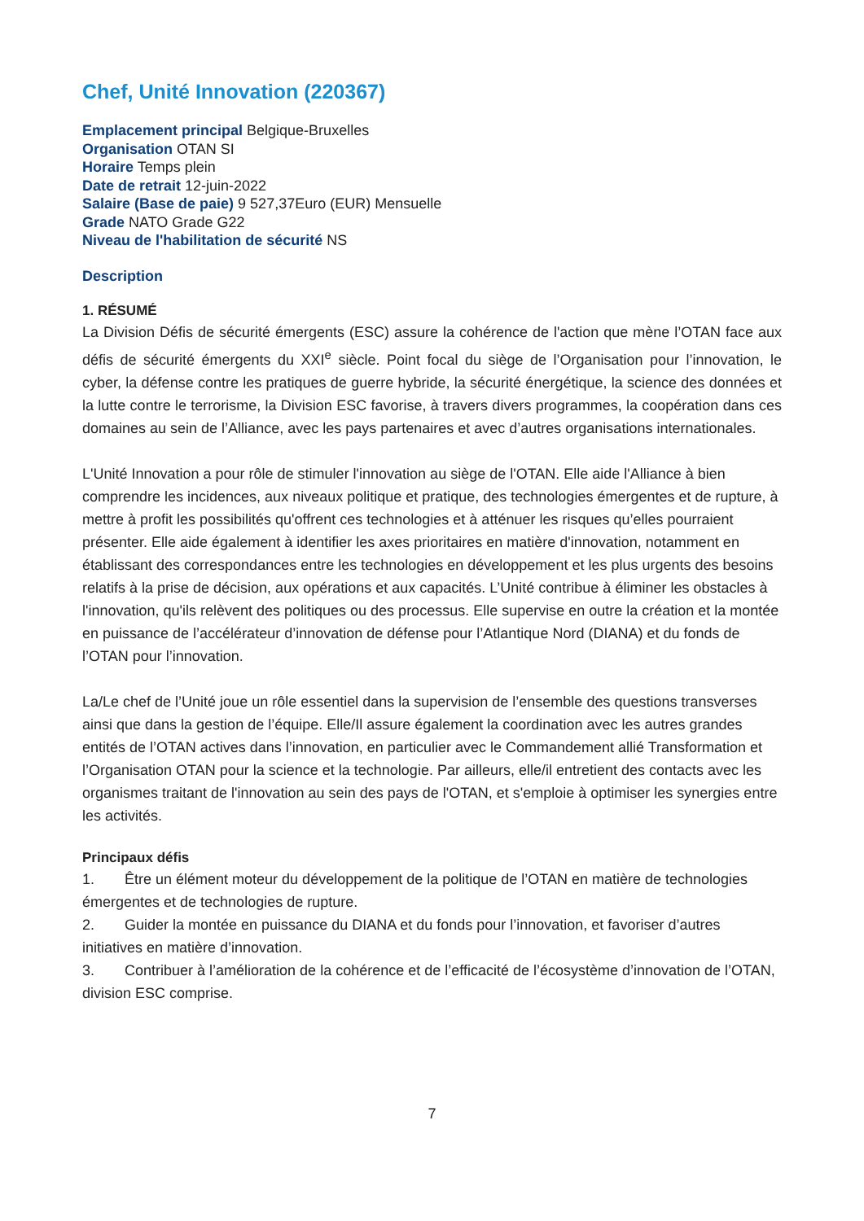Chef, Unité Innovation (220367)
Emplacement principal Belgique-Bruxelles
Organisation OTAN SI
Horaire Temps plein
Date de retrait 12-juin-2022
Salaire (Base de paie) 9 527,37Euro (EUR) Mensuelle
Grade NATO Grade G22
Niveau de l'habilitation de sécurité NS
Description
1. RÉSUMÉ
La Division Défis de sécurité émergents (ESC) assure la cohérence de l'action que mène l’OTAN face aux défis de sécurité émergents du XXI<sup>e</sup> siècle. Point focal du siège de l’Organisation pour l’innovation, le cyber, la défense contre les pratiques de guerre hybride, la sécurité énergétique, la science des données et la lutte contre le terrorisme, la Division ESC favorise, à travers divers programmes, la coopération dans ces domaines au sein de l’Alliance, avec les pays partenaires et avec d’autres organisations internationales.
L'Unité Innovation a pour rôle de stimuler l'innovation au siège de l'OTAN. Elle aide l'Alliance à bien comprendre les incidences, aux niveaux politique et pratique, des technologies émergentes et de rupture, à mettre à profit les possibilités qu'offrent ces technologies et à atténuer les risques qu’elles pourraient présenter. Elle aide également à identifier les axes prioritaires en matière d'innovation, notamment en établissant des correspondances entre les technologies en développement et les plus urgents des besoins relatifs à la prise de décision, aux opérations et aux capacités. L’Unité contribue à éliminer les obstacles à l'innovation, qu'ils relèvent des politiques ou des processus. Elle supervise en outre la création et la montée en puissance de l’accélérateur d’innovation de défense pour l’Atlantique Nord (DIANA) et du fonds de l’OTAN pour l’innovation.
La/Le chef de l’Unité joue un rôle essentiel dans la supervision de l’ensemble des questions transverses ainsi que dans la gestion de l’équipe. Elle/Il assure également la coordination avec les autres grandes entités de l’OTAN actives dans l’innovation, en particulier avec le Commandement allié Transformation et l’Organisation OTAN pour la science et la technologie. Par ailleurs, elle/il entretient des contacts avec les organismes traitant de l'innovation au sein des pays de l'OTAN, et s'emploie à optimiser les synergies entre les activités.
Principaux défis
1. Être un élément moteur du développement de la politique de l’OTAN en matière de technologies émergentes et de technologies de rupture.
2. Guider la montée en puissance du DIANA et du fonds pour l’innovation, et favoriser d’autres initiatives en matière d’innovation.
3. Contribuer à l’amélioration de la cohérence et de l’efficacité de l’écosystème d’innovation de l’OTAN, division ESC comprise.
7